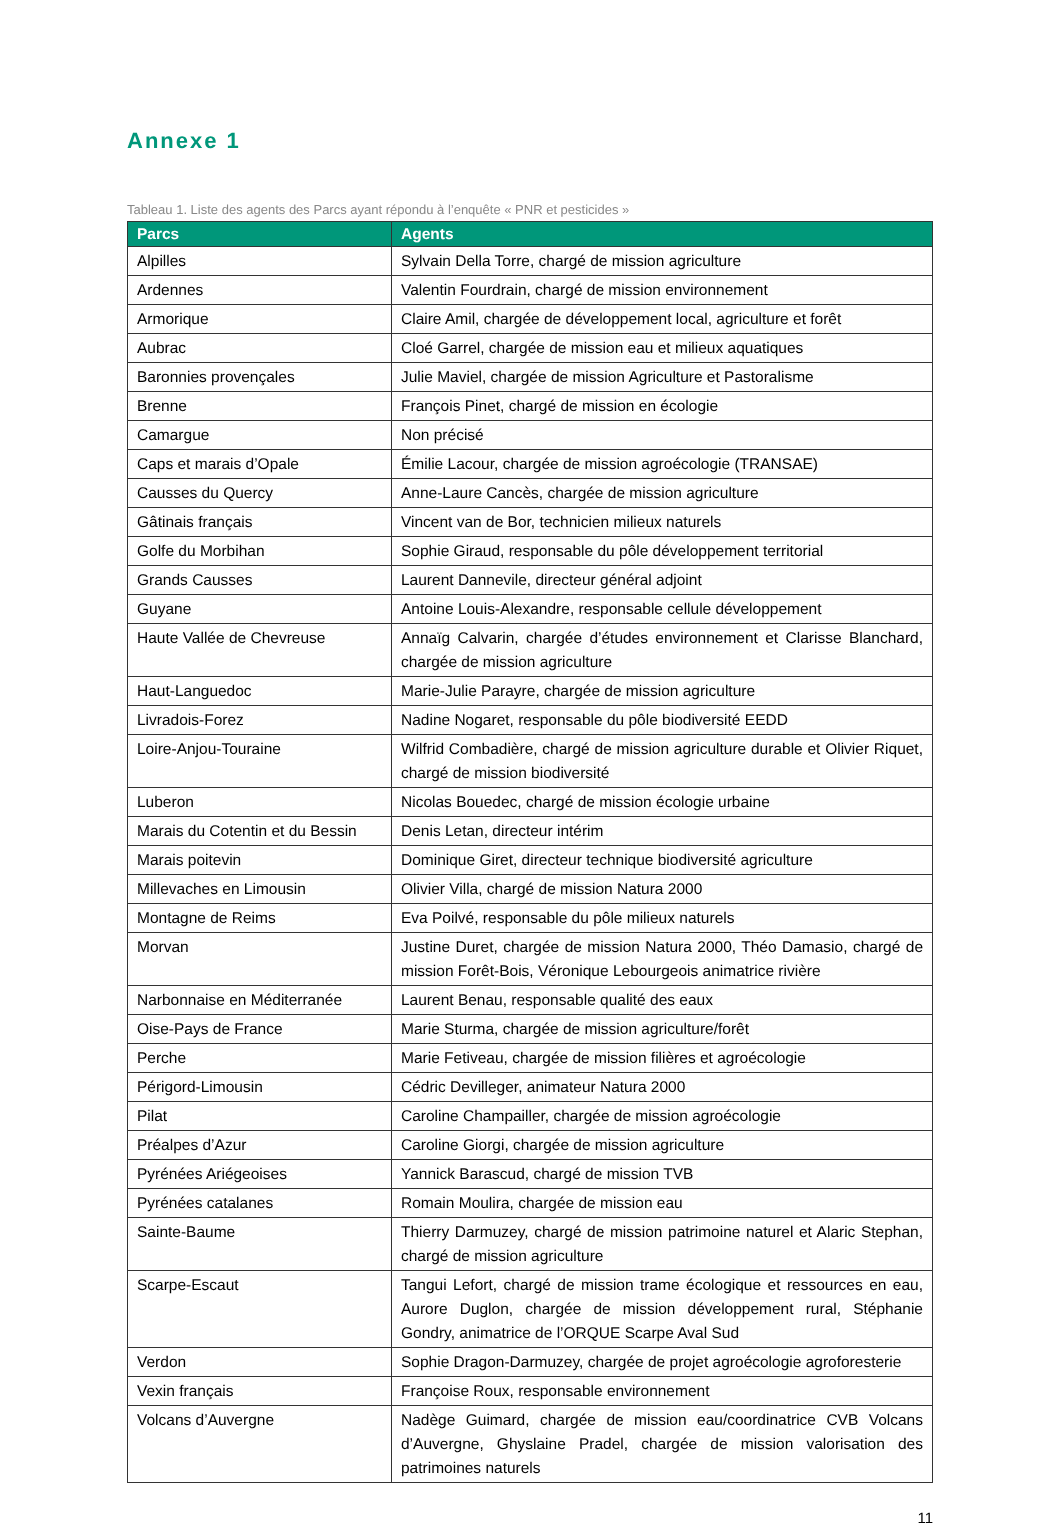Annexe 1
Tableau 1. Liste des agents des Parcs ayant répondu à l’enquête « PNR et pesticides »
| Parcs | Agents |
| --- | --- |
| Alpilles | Sylvain Della Torre, chargé de mission agriculture |
| Ardennes | Valentin Fourdrain, chargé de mission environnement |
| Armorique | Claire Amil, chargée de développement local, agriculture et forêt |
| Aubrac | Cloé Garrel, chargée de mission eau et milieux aquatiques |
| Baronnies provençales | Julie Maviel, chargée de mission Agriculture et Pastoralisme |
| Brenne | François Pinet, chargé de mission en écologie |
| Camargue | Non précisé |
| Caps et marais d’Opale | Émilie Lacour, chargée de mission agroécologie (TRANSAE) |
| Causses du Quercy | Anne-Laure Cancès, chargée de mission agriculture |
| Gâtinais français | Vincent van de Bor, technicien milieux naturels |
| Golfe du Morbihan | Sophie Giraud, responsable du pôle développement territorial |
| Grands Causses | Laurent Dannevile, directeur général adjoint |
| Guyane | Antoine Louis-Alexandre, responsable cellule développement |
| Haute Vallée de Chevreuse | Annaïg Calvarin, chargée d’études environnement et Clarisse Blanchard, chargée de mission agriculture |
| Haut-Languedoc | Marie-Julie Parayre, chargée de mission agriculture |
| Livradois-Forez | Nadine Nogaret, responsable du pôle biodiversité EEDD |
| Loire-Anjou-Touraine | Wilfrid Combadière, chargé de mission agriculture durable et Olivier Riquet, chargé de mission biodiversité |
| Luberon | Nicolas Bouedec, chargé de mission écologie urbaine |
| Marais du Cotentin et du Bessin | Denis Letan, directeur intérim |
| Marais poitevin | Dominique Giret, directeur technique biodiversité agriculture |
| Millevaches en Limousin | Olivier Villa, chargé de mission Natura 2000 |
| Montagne de Reims | Eva Poilvé, responsable du pôle milieux naturels |
| Morvan | Justine Duret, chargée de mission Natura 2000, Théo Damasio, chargé de mission Forêt-Bois, Véronique Lebourgeois animatrice rivière |
| Narbonnaise en Méditerranée | Laurent Benau, responsable qualité des eaux |
| Oise-Pays de France | Marie Sturma, chargée de mission agriculture/forêt |
| Perche | Marie Fetiveau, chargée de mission filières et agroécologie |
| Périgord-Limousin | Cédric Devilleger, animateur Natura 2000 |
| Pilat | Caroline Champailler, chargée de mission agroécologie |
| Préalpes d’Azur | Caroline Giorgi, chargée de mission agriculture |
| Pyrénées Ariégeoises | Yannick Barascud, chargé de mission TVB |
| Pyrénées catalanes | Romain Moulira, chargée de mission eau |
| Sainte-Baume | Thierry Darmuzey, chargé de mission patrimoine naturel et Alaric Stephan, chargé de mission agriculture |
| Scarpe-Escaut | Tangui Lefort, chargé de mission trame écologique et ressources en eau, Aurore Duglon, chargée de mission développement rural, Stéphanie Gondry, animatrice de l’ORQUE Scarpe Aval Sud |
| Verdon | Sophie Dragon-Darmuzey, chargée de projet agroécologie agroforesterie |
| Vexin français | Françoise Roux, responsable environnement |
| Volcans d’Auvergne | Nadège Guimard, chargée de mission eau/coordinatrice CVB Volcans d’Auvergne, Ghyslaine Pradel, chargée de mission valorisation des patrimoines naturels |
11